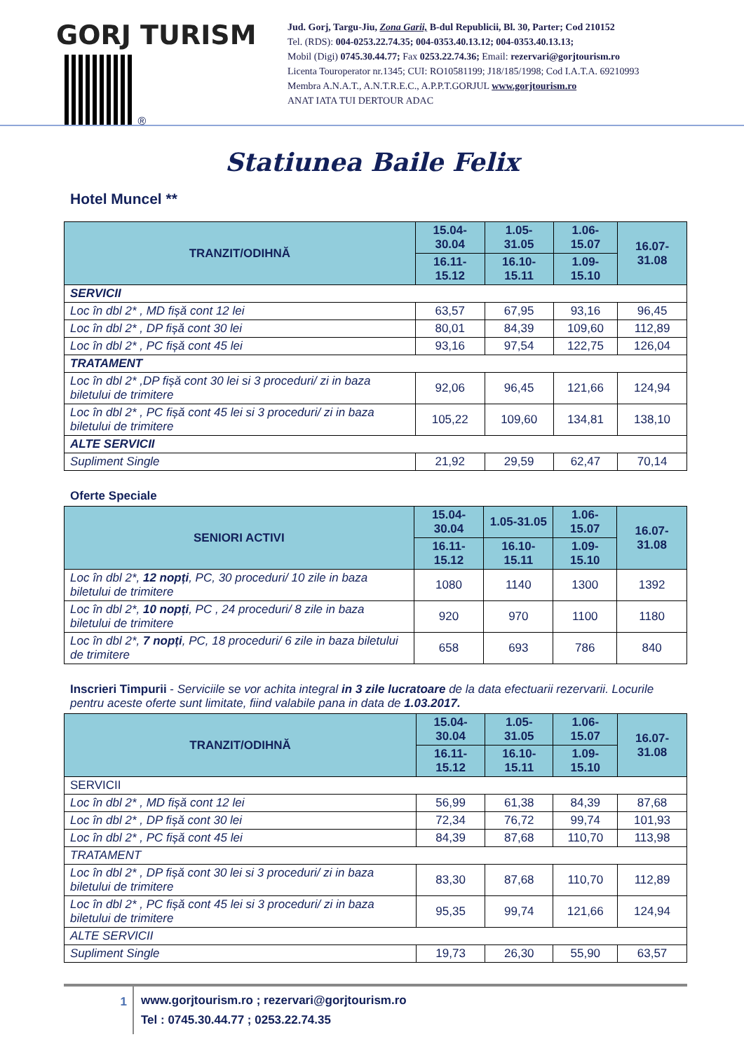GORJ TURISM
®
Jud. Gorj, Targu-Jiu, Zona Garii, B-dul Republicii, Bl. 30, Parter; Cod 210152
Tel. (RDS): 004-0253.22.74.35; 004-0353.40.13.12; 004-0353.40.13.13;
Mobil (Digi) 0745.30.44.77; Fax 0253.22.74.36; Email: rezervari@gorjtourism.ro
Licenta Touroperator nr.1345; CUI: RO10581199; J18/185/1998; Cod I.A.T.A. 69210993
Membra A.N.A.T., A.N.T.R.E.C., A.P.P.T.GORJUL www.gorjtourism.ro
ANAT IATA TUI DERTOUR ADAC
Statiunea Baile Felix
Hotel Muncel **
| TRANZIT/ODIHNĂ | 15.04-30.04 | 1.05-31.05 | 1.06-15.07 | 16.07-31.08 |
| --- | --- | --- | --- | --- |
| | 16.11-15.12 | 16.10-15.11 | 1.09-15.10 | |
| SERVICII | | | | |
| Loc în dbl 2* , MD fișă cont 12 lei | 63,57 | 67,95 | 93,16 | 96,45 |
| Loc în dbl 2* , DP fișă cont 30 lei | 80,01 | 84,39 | 109,60 | 112,89 |
| Loc în dbl 2* , PC fișă cont 45 lei | 93,16 | 97,54 | 122,75 | 126,04 |
| TRATAMENT | | | | |
| Loc în dbl 2* ,DP fișă cont 30 lei si 3 proceduri/ zi in baza biletului de trimitere | 92,06 | 96,45 | 121,66 | 124,94 |
| Loc în dbl 2* , PC fișă cont 45 lei si 3 proceduri/ zi in baza biletului de trimitere | 105,22 | 109,60 | 134,81 | 138,10 |
| ALTE SERVICII | | | | |
| Supliment Single | 21,92 | 29,59 | 62,47 | 70,14 |
Oferte Speciale
| SENIORI ACTIVI | 15.04-30.04 | 1.05-31.05 | 1.06-15.07 | 16.07-31.08 |
| --- | --- | --- | --- | --- |
| | 16.11-15.12 | 16.10-15.11 | 1.09-15.10 | |
| Loc în dbl 2*, 12 nopți , PC, 30 proceduri/ 10 zile in baza biletului de trimitere | 1080 | 1140 | 1300 | 1392 |
| Loc în dbl 2*, 10 nopți , PC , 24 proceduri/ 8 zile in baza biletului de trimitere | 920 | 970 | 1100 | 1180 |
| Loc în dbl 2*, 7 nopți , PC, 18 proceduri/ 6 zile in baza biletului de trimitere | 658 | 693 | 786 | 840 |
Inscrieri Timpurii - Serviciile se vor achita integral in 3 zile lucratoare de la data efectuarii rezervarii. Locurile pentru aceste oferte sunt limitate, fiind valabile pana in data de 1.03.2017.
| TRANZIT/ODIHNĂ | 15.04-30.04 | 1.05-31.05 | 1.06-15.07 | 16.07-31.08 |
| --- | --- | --- | --- | --- |
| | 16.11-15.12 | 16.10-15.11 | 1.09-15.10 | |
| SERVICII | | | | |
| Loc în dbl 2* , MD fișă cont 12 lei | 56,99 | 61,38 | 84,39 | 87,68 |
| Loc în dbl 2* , DP fișă cont 30 lei | 72,34 | 76,72 | 99,74 | 101,93 |
| Loc în dbl 2* , PC fișă cont 45 lei | 84,39 | 87,68 | 110,70 | 113,98 |
| TRATAMENT | | | | |
| Loc în dbl 2* , DP fișă cont 30 lei si 3 proceduri/ zi in baza biletului de trimitere | 83,30 | 87,68 | 110,70 | 112,89 |
| Loc în dbl 2* , PC fișă cont 45 lei si 3 proceduri/ zi in baza biletului de trimitere | 95,35 | 99,74 | 121,66 | 124,94 |
| ALTE SERVICII | | | | |
| Supliment Single | 19,73 | 26,30 | 55,90 | 63,57 |
1
www.gorjtourism.ro ; rezervari@gorjtourism.ro
Tel : 0745.30.44.77 ; 0253.22.74.35